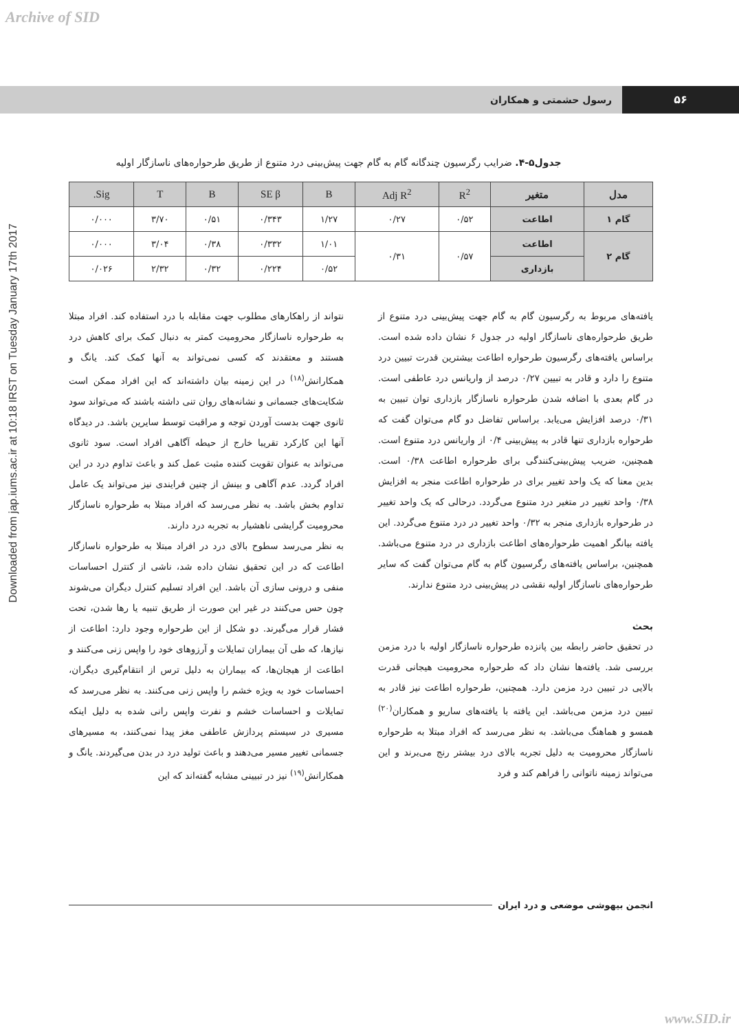Archive of SID
Downloaded from jap.iums.ac.ir at 10:18 IRST on Tuesday January 17th 2017
۵۶ رسول حشمتی و همکاران
جدول۵-۴. ضرایب رگرسیون چندگانه گام به گام جهت پیش‌بینی درد متنوع از طریق طرحواره‌های ناسازگار اولیه
| مدل | متغیر | R<sup>2</sup> | Adj R<sup>2</sup> | B | SE β | B | T | Sig. |
| --- | --- | --- | --- | --- | --- | --- | --- | --- |
| گام ۱ | اطاعت | ۰/۵۲ | ۰/۲۷ | ۱/۲۷ | ۰/۳۴۳ | ۰/۵۱ | ۳/۷۰ | ۰/۰۰۰ |
| گام ۲ | اطاعت | ۰/۵۷ | ۰/۳۱ | ۱/۰۱ | ۰/۳۳۲ | ۰/۳۸ | ۳/۰۴ | ۰/۰۰۰ |
| | بازداری | | | ۰/۵۲ | ۰/۲۲۴ | ۰/۳۲ | ۲/۳۲ | ۰/۰۲۶ |
یافته‌های مربوط به رگرسیون گام به گام جهت پیش‌بینی درد متنوع از طریق طرحواره‌های ناسازگار اولیه در جدول ۶ نشان داده شده است. براساس یافته‌های رگرسیون طرحواره اطاعت بیشترین قدرت تبیین درد متنوع را دارد و قادر به تبیین ۰/۲۷ درصد از واریانس درد عاطفی است. در گام بعدی با اضافه شدن طرحواره ناسازگار بازداری توان تبیین به ۰/۳۱ درصد افزایش می‌یابد. براساس تفاضل دو گام می‌توان گفت که طرحواره بازداری تنها قادر به پیش‌بینی ۰/۴ از واریانس درد متنوع است. همچنین، ضریب پیش‌بینی‌کنندگی برای طرحواره اطاعت ۰/۳۸ است. بدین معنا که یک واحد تغییر برای در طرحواره اطاعت منجر به افزایش ۰/۳۸ واحد تغییر در متغیر درد متنوع می‌گردد. درحالی که یک واحد تغییر در طرحواره بازداری منجر به ۰/۳۲ واحد تغییر در درد متنوع می‌گردد. این یافته بیانگر اهمیت طرحواره‌های اطاعت بازداری در درد متنوع می‌باشد. همچنین، براساس یافته‌های رگرسیون گام به گام می‌توان گفت که سایر طرحواره‌های ناسازگار اولیه نقشی در پیش‌بینی درد متنوع ندارند.
بحث
در تحقیق حاضر رابطه بین پانزده طرحواره ناسازگار اولیه با درد مزمن بررسی شد. یافته‌ها نشان داد که طرحواره محرومیت هیجانی قدرت بالایی در تبیین درد مزمن دارد. همچنین، طرحواره اطاعت نیز قادر به تبیین درد مزمن می‌باشد. این یافته با یافته‌های ساریو و همکاران<sup>(۲۰)</sup> همسو و هماهنگ می‌باشد. به نظر می‌رسد که افراد مبتلا به طرحواره ناسازگار محرومیت به دلیل تجربه بالای درد بیشتر رنج می‌برند و این می‌تواند زمینه ناتوانی را فراهم کند و فرد
نتواند از راهکارهای مطلوب جهت مقابله با درد استفاده کند. افراد مبتلا به طرحواره ناسازگار محرومیت کمتر به دنبال کمک برای کاهش درد هستند و معتقدند که کسی نمی‌تواند به آنها کمک کند. یانگ و همکارانش<sup>(۱۸)</sup> در این زمینه بیان داشته‌اند که این افراد ممکن است شکایت‌های جسمانی و نشانه‌های روان تنی داشته باشند که می‌تواند سود ثانوی جهت بدست آوردن توجه و مراقبت توسط سایرین باشد. در دیدگاه آنها این کارکرد تقریبا خارج از حیطه آگاهی افراد است. سود ثانوی می‌تواند به عنوان تقویت کننده مثبت عمل کند و باعث تداوم درد در این افراد گردد. عدم آگاهی و بینش از چنین فرایندی نیز می‌تواند یک عامل تداوم بخش باشد. به نظر می‌رسد که افراد مبتلا به طرحواره ناسازگار محرومیت گرایشی ناهشیار به تجربه درد دارند.
به نظر می‌رسد سطوح بالای درد در افراد مبتلا به طرحواره ناسازگار اطاعت که در این تحقیق نشان داده شد، ناشی از کنترل احساسات منفی و درونی سازی آن باشد. این افراد تسلیم کنترل دیگران می‌شوند چون حس می‌کنند در غیر این صورت از طریق تنبیه یا رها شدن، تحت فشار قرار می‌گیرند. دو شکل از این طرحواره وجود دارد: اطاعت از نیازها، که طی آن بیماران تمایلات و آرزوهای خود را واپس زنی می‌کنند و اطاعت از هیجان‌ها، که بیماران به دلیل ترس از انتقام‌گیری دیگران، احساسات خود به ویژه خشم را واپس زنی می‌کنند. به نظر می‌رسد که تمایلات و احساسات خشم و نفرت واپس رانی شده به دلیل اینکه مسیری در سیستم پردازش عاطفی مغز پیدا نمی‌کنند، به مسیرهای جسمانی تغییر مسیر می‌دهند و باعث تولید درد در بدن می‌گیردند. یانگ و همکارانش<sup>(۱۹)</sup> نیز در تبیینی مشابه گفته‌اند که این
انجمن بیهوشی موضعی و درد ایران
www.SID.ir